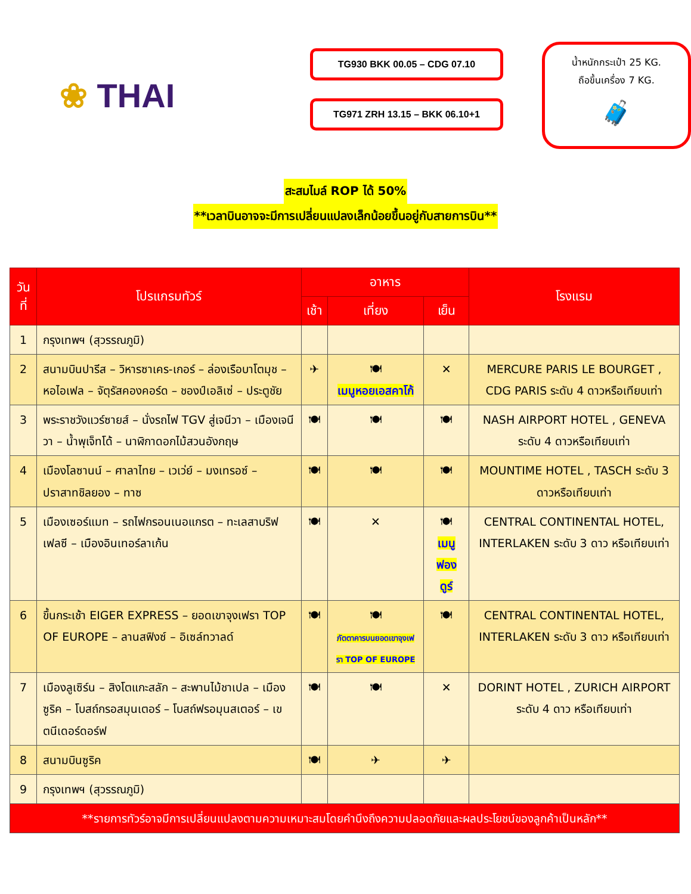❀ THAI
TG930 BKK 00.05 – CDG 07.10
TG971 ZRH 13.15 – BKK 06.10+1
น้ำหนักกระเป๋า 25 KG.
ถือขึ้นเครื่อง 7 KG.
🧳
สะสมไมล์ ROP ได้ 50%
**เวลาบินอาจจะมีการเปลี่ยนแปลงเล็กน้อยขึ้นอยู่กับสายการบิน**
| วันที่ | โปรแกรมทัวร์ | อาหาร | | | โรงแรม |
| --- | --- | --- | --- | --- | --- |
| | | เช้า | เที่ยง | เย็น | |
| 1 | กรุงเทพฯ (สุวรรณภูมิ) | | | | |
| 2 | สนามบินปารีส – วิหารซาเคร-เกอร์ – ล่องเรือบาโตมุช – หอไอเฟล – จัตุรัสคองคอร์ด – ชองป์เอลิเซ่ – ประตูชัย | ✈ | 🍽 เมนูหอยเอสคาโก้ | ✕ | MERCURE PARIS LE BOURGET , CDG PARIS ระดับ 4 ดาวหรือเทียบเท่า |
| 3 | พระราชวังแวร์ซายส์ – นั่งรถไฟ TGV สู่เจนีวา – เมืองเจนีวา – น้ำพุเจ็ทโด้ – นาฬิกาดอกไม้สวนอังกฤษ | 🍽 | 🍽 | 🍽 | NASH AIRPORT HOTEL , GENEVA ระดับ 4 ดาวหรือเทียบเท่า |
| 4 | เมืองโลซานน์ – ศาลาไทย – เวเว่ย์ – มงเทรอซ์ – ปราสาทชิลยอง – ทาซ | 🍽 | 🍽 | 🍽 | MOUNTIME HOTEL , TASCH ระดับ 3 ดาวหรือเทียบเท่า |
| 5 | เมืองเซอร์แมท – รถไฟกรอนเนอแกรต – ทะเลสาบริฟเฟลซี – เมืองอินเทอร์ลาเก้น | 🍽 | ✕ | 🍽 เมนูฟองดูร์ | CENTRAL CONTINENTAL HOTEL, INTERLAKEN ระดับ 3 ดาว หรือเทียบเท่า |
| 6 | ขึ้นกระเช้า EIGER EXPRESS – ยอดเขาจุงเฟรา TOP OF EUROPE – ลานสฟิงซ์ – อิเซล์ทวาลด์ | 🍽 | 🍽 ภัตตาคารบนยอดเขาจุงเฟรา TOP OF EUROPE | 🍽 | CENTRAL CONTINENTAL HOTEL, INTERLAKEN ระดับ 3 ดาว หรือเทียบเท่า |
| 7 | เมืองลูเซิร์น – สิงโตแกะสลัก – สะพานไม้ชาเปล – เมืองซูริค – โบสถ์กรอสมุนเตอร์ – โบสถ์ฟรอมุนสเตอร์ – เขตนีเดอร์ดอร์ฟ | 🍽 | 🍽 | ✕ | DORINT HOTEL , ZURICH AIRPORT ระดับ 4 ดาว หรือเทียบเท่า |
| 8 | สนามบินซูริค | 🍽 | ✈ | ✈ | |
| 9 | กรุงเทพฯ (สุวรรณภูมิ) | | | | |
| **รายการทัวร์อาจมีการเปลี่ยนแปลงตามความเหมาะสมโดยคำนึงถึงความปลอดภัยและผลประโยชน์ของลูกค้าเป็นหลัก** | | | | | |